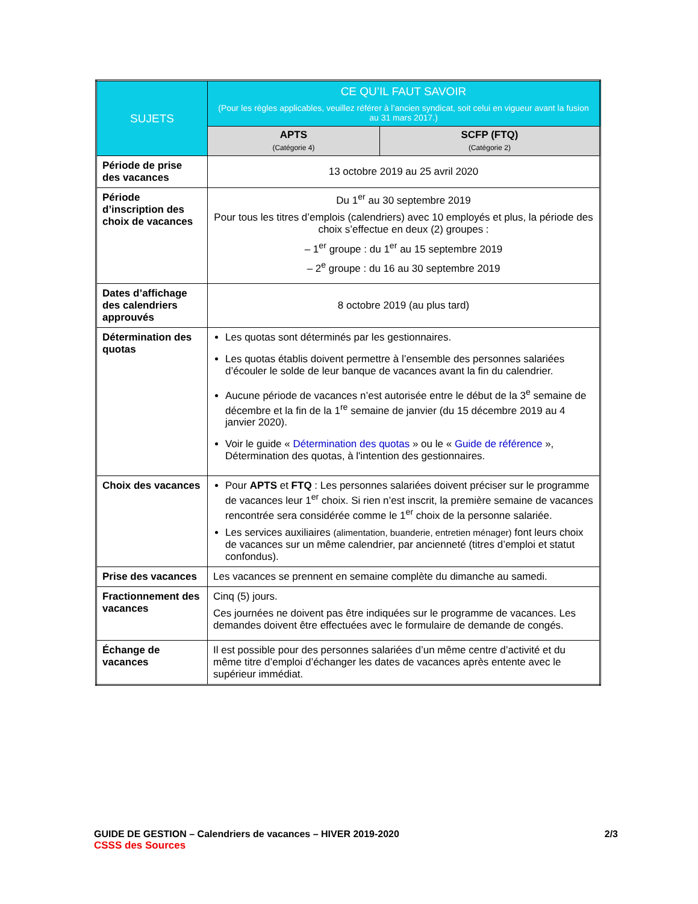| SUJETS | CE QU’IL FAUT SAVOIR (Pour les règles applicables, veuillez référer à l’ancien syndicat, soit celui en vigueur avant la fusion au 31 mars 2017.) | |
| --- | --- | --- |
| | APTS (Catégorie 4) | SCFP (FTQ) (Catégorie 2) |
| Période de prise des vacances | 13 octobre 2019 au 25 avril 2020 | |
| Période d’inscription des choix de vacances | Du 1<sup>er</sup> au 30 septembre 2019 Pour tous les titres d’emplois (calendriers) avec 10 employés et plus, la période des choix s’effectue en deux (2) groupes : – 1<sup>er</sup> groupe : du 1<sup>er</sup> au 15 septembre 2019 – 2<sup>e</sup> groupe : du 16 au 30 septembre 2019 | |
| Dates d’affichage des calendriers approuvés | 8 octobre 2019 (au plus tard) | |
| Détermination des quotas | Les quotas sont déterminés par les gestionnaires. Les quotas établis doivent permettre à l’ensemble des personnes salariées d’écouler le solde de leur banque de vacances avant la fin du calendrier. Aucune période de vacances n’est autorisée entre le début de la 3<sup>e</sup> semaine de décembre et la fin de la 1<sup>re</sup> semaine de janvier (du 15 décembre 2019 au 4 janvier 2020). Voir le guide « Détermination des quotas » ou le « Guide de référence », Détermination des quotas, à l'intention des gestionnaires. | |
| Choix des vacances | Pour APTS et FTQ : Les personnes salariées doivent préciser sur le programme de vacances leur 1<sup>er</sup> choix. Si rien n’est inscrit, la première semaine de vacances rencontrée sera considérée comme le 1<sup>er</sup> choix de la personne salariée. Les services auxiliaires (alimentation, buanderie, entretien ménager) font leurs choix de vacances sur un même calendrier, par ancienneté (titres d’emploi et statut confondus). | |
| Prise des vacances | Les vacances se prennent en semaine complète du dimanche au samedi. | |
| Fractionnement des vacances | Cinq (5) jours. Ces journées ne doivent pas être indiquées sur le programme de vacances. Les demandes doivent être effectuées avec le formulaire de demande de congés. | |
| Échange de vacances | Il est possible pour des personnes salariées d’un même centre d’activité et du même titre d’emploi d’échanger les dates de vacances après entente avec le supérieur immédiat. | |
GUIDE DE GESTION – Calendriers de vacances – HIVER 2019-2020 2/3
CSSS des Sources